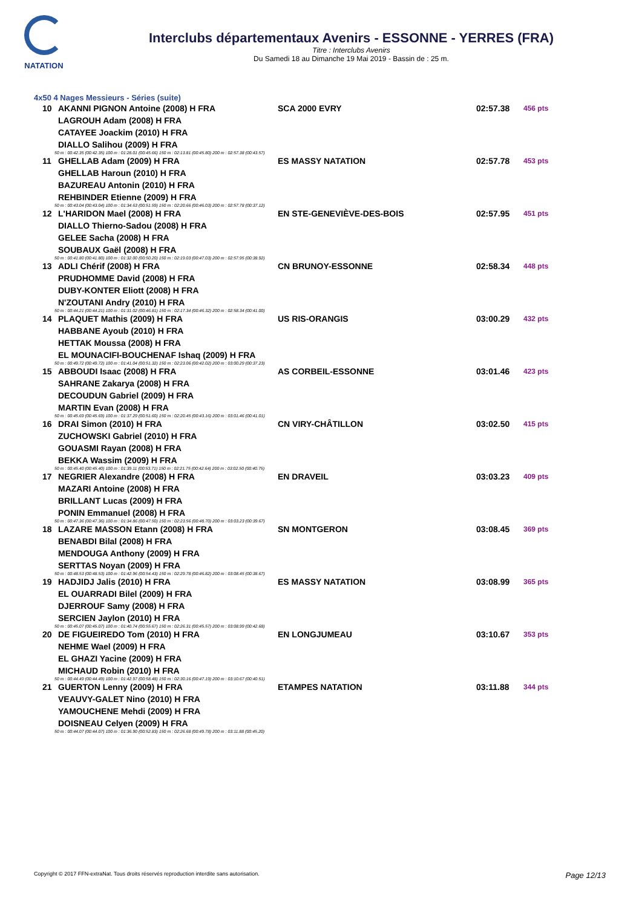NATATION
Interclubs départementaux Avenirs - ESSONNE - YERRES (FRA)
Titre : Interclubs Avenirs
Du Samedi 18 au Dimanche 19 Mai 2019 - Bassin de : 25 m.
4x50 4 Nages Messieurs - Séries (suite)
| 10 | AKANNI PIGNON Antoine (2008) H FRA | SCA 2000 EVRY | 02:57.38 | 456 pts |
| | LAGROUH Adam (2008) H FRA | | | |
| | CATAYEE Joackim (2010) H FRA | | | |
| | DIALLO Salihou (2009) H FRA | | | |
| 50 m : 00:42.35 (00:42.35) 100 m : 01:28.01 (00:45.66) 150 m : 02:13.81 (00:45.80) 200 m : 02:57.38 (00:43.57) | | | | |
| 11 | GHELLAB Adam (2009) H FRA | ES MASSY NATATION | 02:57.78 | 453 pts |
| | GHELLAB Haroun (2010) H FRA | | | |
| | BAZUREAU Antonin (2010) H FRA | | | |
| | REHBINDER Etienne (2009) H FRA | | | |
| 50 m : 00:43.04 (00:43.04) 100 m : 01:34.63 (00:51.59) 150 m : 02:20.66 (00:46.03) 200 m : 02:57.78 (00:37.12) | | | | |
| 12 | L'HARIDON Mael (2008) H FRA | EN STE-GENEVIÈVE-DES-BOIS | 02:57.95 | 451 pts |
| | DIALLO Thierno-Sadou (2008) H FRA | | | |
| | GELEE Sacha (2008) H FRA | | | |
| | SOUBAUX Gaël (2008) H FRA | | | |
| 50 m : 00:41.80 (00:41.80) 100 m : 01:32.00 (00:50.20) 150 m : 02:19.03 (00:47.03) 200 m : 02:57.95 (00:38.92) | | | | |
| 13 | ADLI Chérif (2008) H FRA | CN BRUNOY-ESSONNE | 02:58.34 | 448 pts |
| | PRUDHOMME David (2008) H FRA | | | |
| | DUBY-KONTER Eliott (2008) H FRA | | | |
| | N'ZOUTANI Andry (2010) H FRA | | | |
| 50 m : 00:44.21 (00:44.21) 100 m : 01:31.02 (00:46.81) 150 m : 02:17.34 (00:46.32) 200 m : 02:58.34 (00:41.00) | | | | |
| 14 | PLAQUET Mathis (2009) H FRA | US RIS-ORANGIS | 03:00.29 | 432 pts |
| | HABBANE Ayoub (2010) H FRA | | | |
| | HETTAK Moussa (2008) H FRA | | | |
| | EL MOUNACIFI-BOUCHENAF Ishaq (2009) H FRA | | | |
| 50 m : 00:49.72 (00:49.72) 100 m : 01:41.04 (00:51.32) 150 m : 02:23.06 (00:42.02) 200 m : 03:00.29 (00:37.23) | | | | |
| 15 | ABBOUDI Isaac (2008) H FRA | AS CORBEIL-ESSONNE | 03:01.46 | 423 pts |
| | SAHRANE Zakarya (2008) H FRA | | | |
| | DECOUDUN Gabriel (2009) H FRA | | | |
| | MARTIN Evan (2008) H FRA | | | |
| 50 m : 00:45.69 (00:45.69) 100 m : 01:37.29 (00:51.60) 150 m : 02:20.45 (00:43.16) 200 m : 03:01.46 (00:41.01) | | | | |
| 16 | DRAI Simon (2010) H FRA | CN VIRY-CHÂTILLON | 03:02.50 | 415 pts |
| | ZUCHOWSKI Gabriel (2010) H FRA | | | |
| | GOUASMI Rayan (2008) H FRA | | | |
| | BEKKA Wassim (2009) H FRA | | | |
| 50 m : 00:45.40 (00:45.40) 100 m : 01:39.11 (00:53.71) 150 m : 02:21.75 (00:42.64) 200 m : 03:02.50 (00:40.75) | | | | |
| 17 | NEGRIER Alexandre (2008) H FRA | EN DRAVEIL | 03:03.23 | 409 pts |
| | MAZARI Antoine (2008) H FRA | | | |
| | BRILLANT Lucas (2009) H FRA | | | |
| | PONIN Emmanuel (2008) H FRA | | | |
| 50 m : 00:47.36 (00:47.36) 100 m : 01:34.86 (00:47.50) 150 m : 02:23.56 (00:48.70) 200 m : 03:03.23 (00:39.67) | | | | |
| 18 | LAZARE MASSON Etann (2008) H FRA | SN MONTGERON | 03:08.45 | 369 pts |
| | BENABDI Bilal (2008) H FRA | | | |
| | MENDOUGA Anthony (2009) H FRA | | | |
| | SERTTAS Noyan (2009) H FRA | | | |
| 50 m : 00:48.53 (00:48.53) 100 m : 01:42.96 (00:54.43) 150 m : 02:29.78 (00:46.82) 200 m : 03:08.45 (00:38.67) | | | | |
| 19 | HADJIDJ Jalis (2010) H FRA | ES MASSY NATATION | 03:08.99 | 365 pts |
| | EL OUARRADI Bilel (2009) H FRA | | | |
| | DJERROUF Samy (2008) H FRA | | | |
| | SERCIEN Jaylon (2010) H FRA | | | |
| 50 m : 00:45.07 (00:45.07) 100 m : 01:40.74 (00:55.67) 150 m : 02:26.31 (00:45.57) 200 m : 03:08.99 (00:42.68) | | | | |
| 20 | DE FIGUEIREDO Tom (2010) H FRA | EN LONGJUMEAU | 03:10.67 | 353 pts |
| | NEHME Wael (2009) H FRA | | | |
| | EL GHAZI Yacine (2009) H FRA | | | |
| | MICHAUD Robin (2010) H FRA | | | |
| 50 m : 00:44.49 (00:44.49) 100 m : 01:42.97 (00:58.48) 150 m : 02:30.16 (00:47.19) 200 m : 03:10.67 (00:40.51) | | | | |
| 21 | GUERTON Lenny (2009) H FRA | ETAMPES NATATION | 03:11.88 | 344 pts |
| | VEAUVY-GALET Nino (2010) H FRA | | | |
| | YAMOUCHENE Mehdi (2009) H FRA | | | |
| | DOISNEAU Celyen (2009) H FRA | | | |
| 50 m : 00:44.07 (00:44.07) 100 m : 01:36.90 (00:52.83) 150 m : 02:26.68 (00:49.78) 200 m : 03:11.88 (00:45.20) | | | | |
Copyright © 2017 FFN-extraNat. Tous droits réservés reproduction interdite sans autorisation. Page 12/13